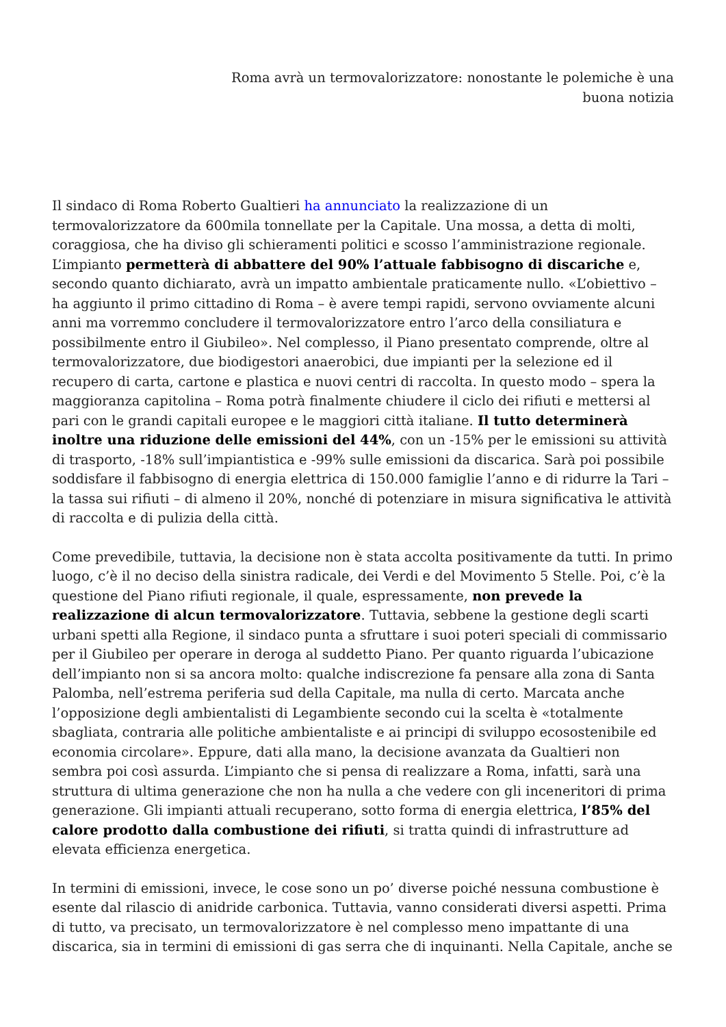Roma avrà un termovalorizzatore: nonostante le polemiche è una
buona notizia
Il sindaco di Roma Roberto Gualtieri ha annunciato la realizzazione di un termovalorizzatore da 600mila tonnellate per la Capitale. Una mossa, a detta di molti, coraggiosa, che ha diviso gli schieramenti politici e scosso l’amministrazione regionale. L’impianto permetterà di abbattere del 90% l’attuale fabbisogno di discariche e, secondo quanto dichiarato, avrà un impatto ambientale praticamente nullo. «L’obiettivo – ha aggiunto il primo cittadino di Roma – è avere tempi rapidi, servono ovviamente alcuni anni ma vorremmo concludere il termovalorizzatore entro l’arco della consiliatura e possibilmente entro il Giubileo». Nel complesso, il Piano presentato comprende, oltre al termovalorizzatore, due biodigestori anaerobici, due impianti per la selezione ed il recupero di carta, cartone e plastica e nuovi centri di raccolta. In questo modo – spera la maggioranza capitolina – Roma potrà finalmente chiudere il ciclo dei rifiuti e mettersi al pari con le grandi capitali europee e le maggiori città italiane. Il tutto determinerà inoltre una riduzione delle emissioni del 44%, con un -15% per le emissioni su attività di trasporto, -18% sull’impiantistica e -99% sulle emissioni da discarica. Sarà poi possibile soddisfare il fabbisogno di energia elettrica di 150.000 famiglie l’anno e di ridurre la Tari – la tassa sui rifiuti – di almeno il 20%, nonché di potenziare in misura significativa le attività di raccolta e di pulizia della città.
Come prevedibile, tuttavia, la decisione non è stata accolta positivamente da tutti. In primo luogo, c’è il no deciso della sinistra radicale, dei Verdi e del Movimento 5 Stelle. Poi, c’è la questione del Piano rifiuti regionale, il quale, espressamente, non prevede la realizzazione di alcun termovalorizzatore. Tuttavia, sebbene la gestione degli scarti urbani spetti alla Regione, il sindaco punta a sfruttare i suoi poteri speciali di commissario per il Giubileo per operare in deroga al suddetto Piano. Per quanto riguarda l’ubicazione dell’impianto non si sa ancora molto: qualche indiscrezione fa pensare alla zona di Santa Palomba, nell’estrema periferia sud della Capitale, ma nulla di certo. Marcata anche l’opposizione degli ambientalisti di Legambiente secondo cui la scelta è «totalmente sbagliata, contraria alle politiche ambientaliste e ai principi di sviluppo ecosostenibile ed economia circolare». Eppure, dati alla mano, la decisione avanzata da Gualtieri non sembra poi così assurda. L’impianto che si pensa di realizzare a Roma, infatti, sarà una struttura di ultima generazione che non ha nulla a che vedere con gli inceneritori di prima generazione. Gli impianti attuali recuperano, sotto forma di energia elettrica, l’85% del calore prodotto dalla combustione dei rifiuti, si tratta quindi di infrastrutture ad elevata efficienza energetica.
In termini di emissioni, invece, le cose sono un po’ diverse poiché nessuna combustione è esente dal rilascio di anidride carbonica. Tuttavia, vanno considerati diversi aspetti. Prima di tutto, va precisato, un termovalorizzatore è nel complesso meno impattante di una discarica, sia in termini di emissioni di gas serra che di inquinanti. Nella Capitale, anche se